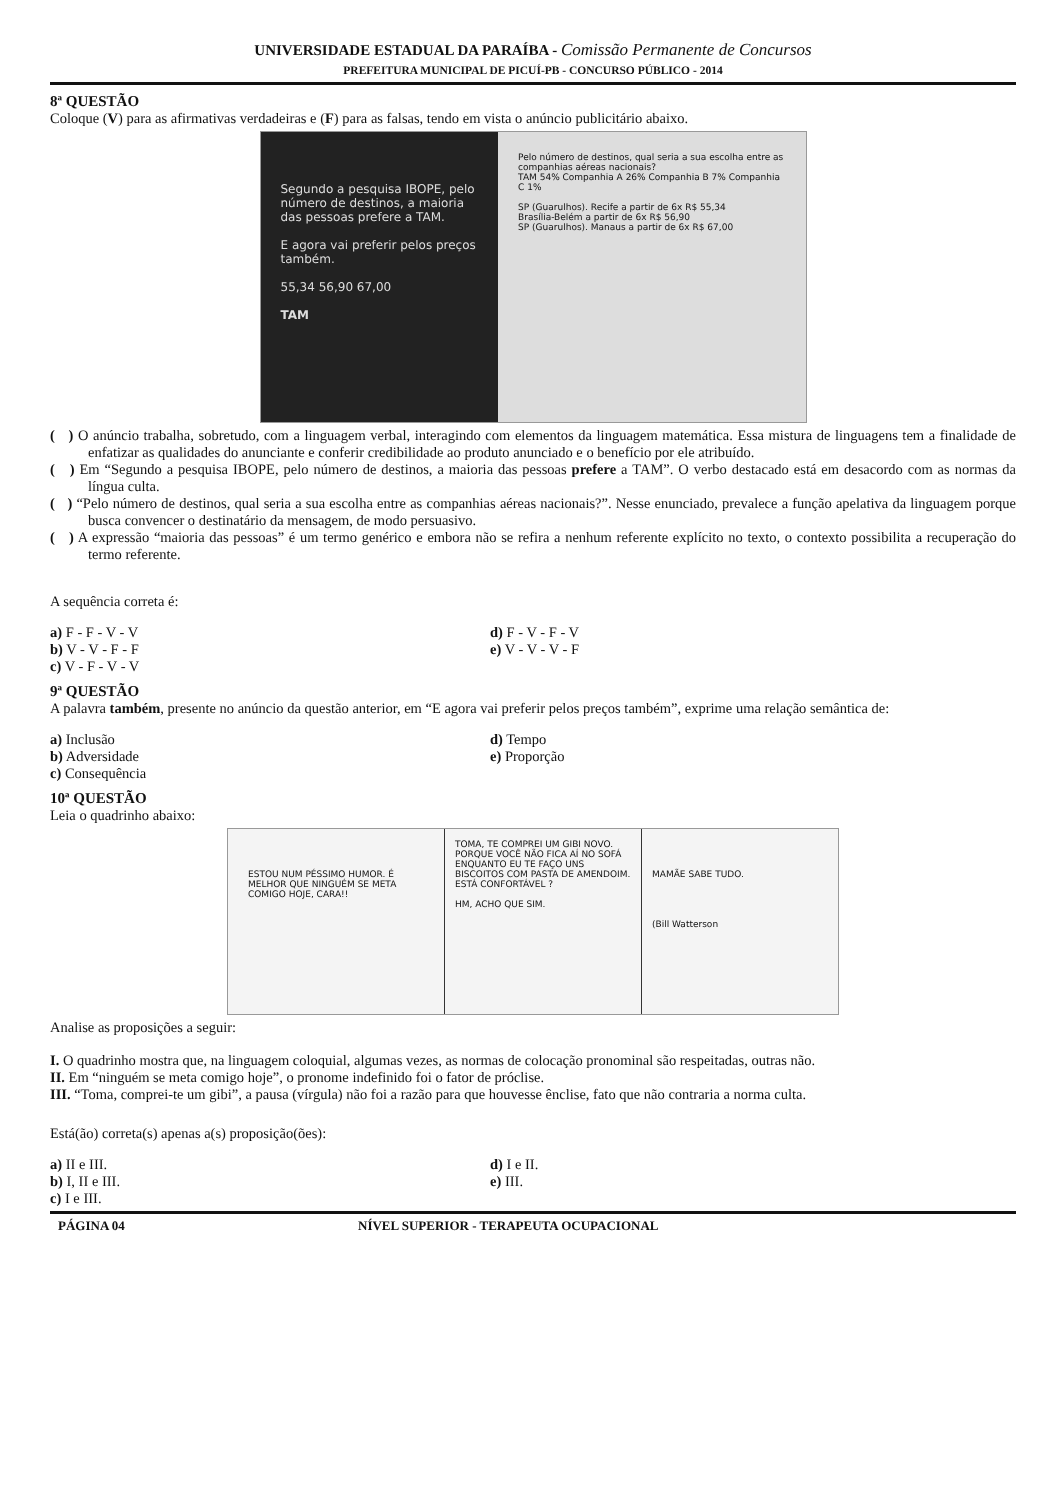UNIVERSIDADE ESTADUAL DA PARAÍBA - Comissão Permanente de Concursos
PREFEITURA MUNICIPAL DE PICUÍ-PB - CONCURSO PÚBLICO - 2014
8ª QUESTÃO
Coloque (V) para as afirmativas verdadeiras e (F) para as falsas, tendo em vista o anúncio publicitário abaixo.
Segundo a pesquisa IBOPE, pelo número de destinos, a maioria das pessoas prefere a TAM.
E agora vai preferir pelos preços também.
55,34 56,90 67,00
TAM
Pelo número de destinos, qual seria a sua escolha entre as companhias aéreas nacionais?
TAM 54% Companhia A 26% Companhia B 7% Companhia C 1%
SP (Guarulhos). Recife a partir de 6x R$ 55,34
Brasília-Belém a partir de 6x R$ 56,90
SP (Guarulhos). Manaus a partir de 6x R$ 67,00
( ) O anúncio trabalha, sobretudo, com a linguagem verbal, interagindo com elementos da linguagem matemática. Essa mistura de linguagens tem a finalidade de enfatizar as qualidades do anunciante e conferir credibilidade ao produto anunciado e o benefício por ele atribuído.
( ) Em “Segundo a pesquisa IBOPE, pelo número de destinos, a maioria das pessoas prefere a TAM”. O verbo destacado está em desacordo com as normas da língua culta.
( ) “Pelo número de destinos, qual seria a sua escolha entre as companhias aéreas nacionais?”. Nesse enunciado, prevalece a função apelativa da linguagem porque busca convencer o destinatário da mensagem, de modo persuasivo.
( ) A expressão “maioria das pessoas” é um termo genérico e embora não se refira a nenhum referente explícito no texto, o contexto possibilita a recuperação do termo referente.
A sequência correta é:
a) F - F - V - V
b) V - V - F - F
c) V - F - V - V
d) F - V - F - V
e) V - V - V - F
9ª QUESTÃO
A palavra também, presente no anúncio da questão anterior, em “E agora vai preferir pelos preços também”, exprime uma relação semântica de:
a) Inclusão
b) Adversidade
c) Consequência
d) Tempo
e) Proporção
10ª QUESTÃO
Leia o quadrinho abaixo:
ESTOU NUM PÉSSIMO HUMOR. É MELHOR QUE NINGUÉM SE META COMIGO HOJE, CARA!!
TOMA, TE COMPREI UM GIBI NOVO. PORQUE VOCÊ NÃO FICA AÍ NO SOFÁ ENQUANTO EU TE FAÇO UNS BISCOITOS COM PASTA DE AMENDOIM. ESTÁ CONFORTÁVEL ?
HM, ACHO QUE SIM.
MAMÃE SABE TUDO.
(Bill Watterson
Analise as proposições a seguir:
I. O quadrinho mostra que, na linguagem coloquial, algumas vezes, as normas de colocação pronominal são respeitadas, outras não.
II. Em “ninguém se meta comigo hoje”, o pronome indefinido foi o fator de próclise.
III. “Toma, comprei-te um gibi”, a pausa (vírgula) não foi a razão para que houvesse ênclise, fato que não contraria a norma culta.
Está(ão) correta(s) apenas a(s) proposição(ões):
a) II e III.
b) I, II e III.
c) I e III.
d) I e II.
e) III.
PÁGINA 04 NÍVEL SUPERIOR - TERAPEUTA OCUPACIONAL